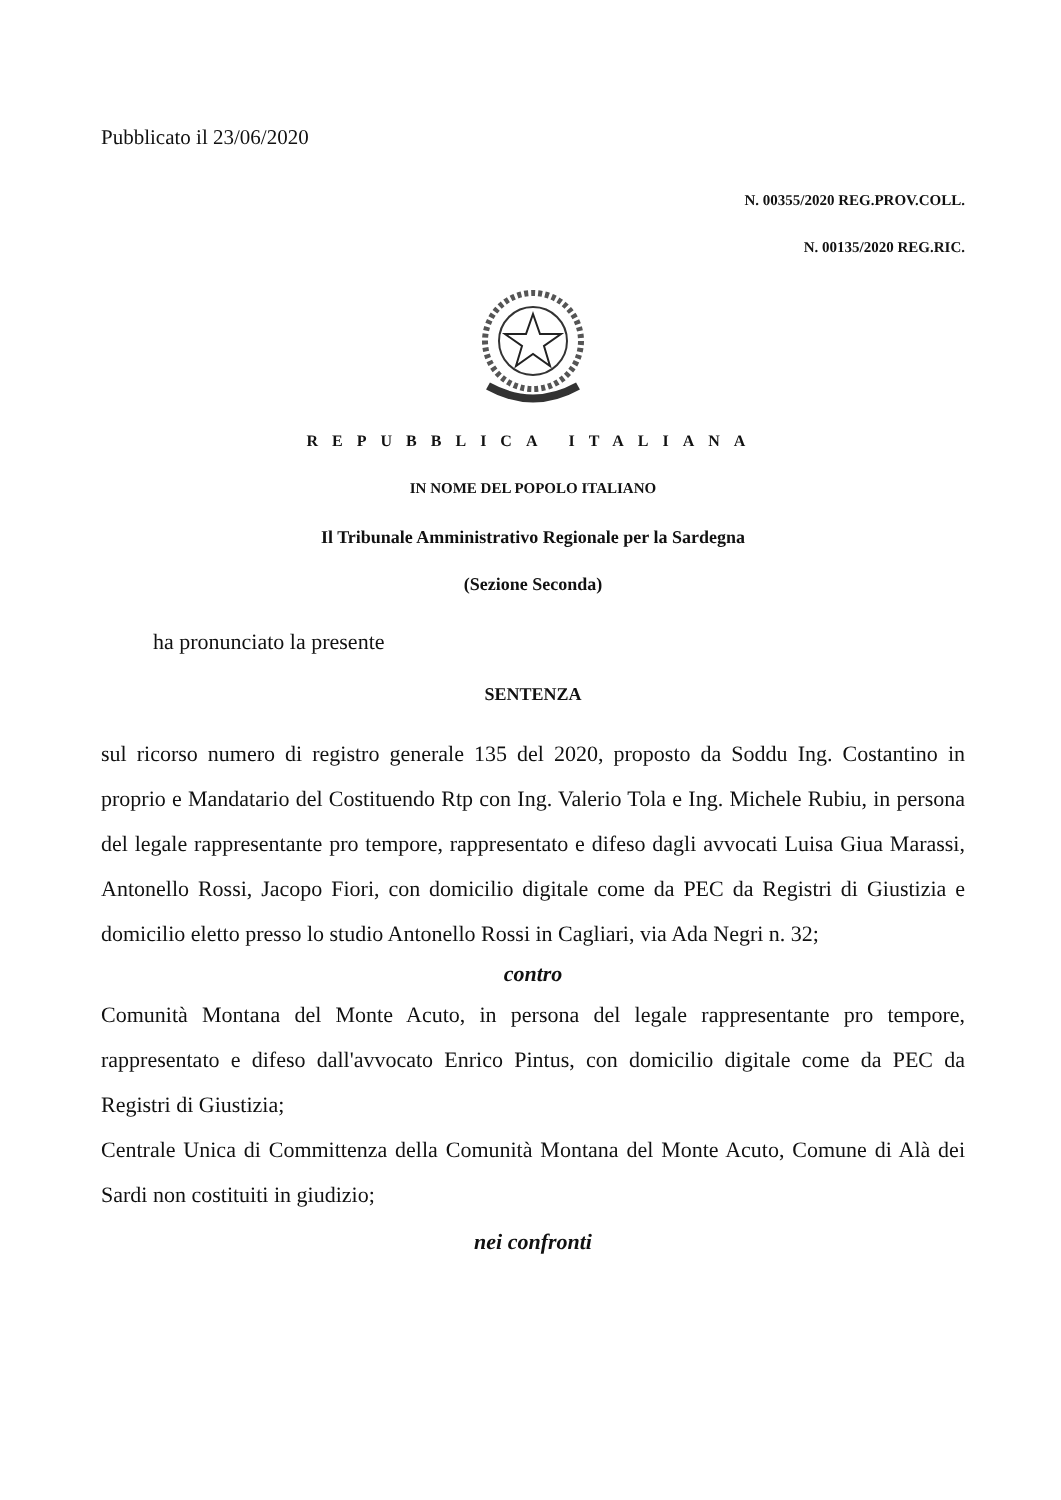Pubblicato il 23/06/2020
N. 00355/2020 REG.PROV.COLL.
N. 00135/2020 REG.RIC.
REPUBBLICA ITALIANA
IN NOME DEL POPOLO ITALIANO
Il Tribunale Amministrativo Regionale per la Sardegna
(Sezione Seconda)
ha pronunciato la presente
SENTENZA
sul ricorso numero di registro generale 135 del 2020, proposto da Soddu Ing. Costantino in proprio e Mandatario del Costituendo Rtp con Ing. Valerio Tola e Ing. Michele Rubiu, in persona del legale rappresentante pro tempore, rappresentato e difeso dagli avvocati Luisa Giua Marassi, Antonello Rossi, Jacopo Fiori, con domicilio digitale come da PEC da Registri di Giustizia e domicilio eletto presso lo studio Antonello Rossi in Cagliari, via Ada Negri n. 32;
contro
Comunità Montana del Monte Acuto, in persona del legale rappresentante pro tempore, rappresentato e difeso dall'avvocato Enrico Pintus, con domicilio digitale come da PEC da Registri di Giustizia;
Centrale Unica di Committenza della Comunità Montana del Monte Acuto, Comune di Alà dei Sardi non costituiti in giudizio;
nei confronti